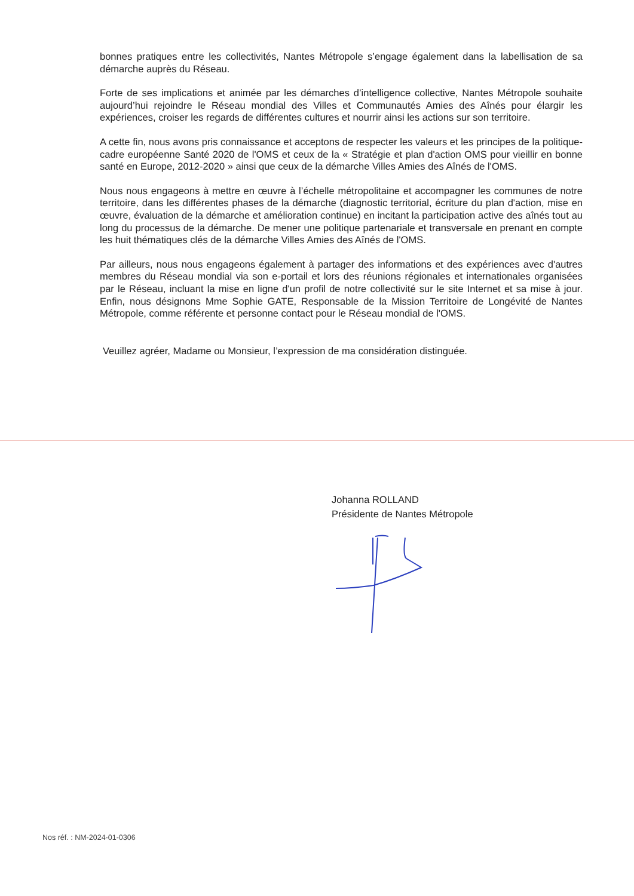bonnes pratiques entre les collectivités, Nantes Métropole s’engage également dans la labellisation de sa démarche auprès du Réseau.
Forte de ses implications et animée par les démarches d’intelligence collective, Nantes Métropole souhaite aujourd’hui rejoindre le Réseau mondial des Villes et Communautés Amies des Aînés pour élargir les expériences, croiser les regards de différentes cultures et nourrir ainsi les actions sur son territoire.
A cette fin, nous avons pris connaissance et acceptons de respecter les valeurs et les principes de la politique-cadre européenne Santé 2020 de l'OMS et ceux de la « Stratégie et plan d'action OMS pour vieillir en bonne santé en Europe, 2012-2020 » ainsi que ceux de la démarche Villes Amies des Aînés de l'OMS.
Nous nous engageons à mettre en œuvre à l’échelle métropolitaine et accompagner les communes de notre territoire, dans les différentes phases de la démarche (diagnostic territorial, écriture du plan d'action, mise en œuvre, évaluation de la démarche et amélioration continue) en incitant la participation active des aînés tout au long du processus de la démarche. De mener une politique partenariale et transversale en prenant en compte les huit thématiques clés de la démarche Villes Amies des Aînés de l'OMS.
Par ailleurs, nous nous engageons également à partager des informations et des expériences avec d'autres membres du Réseau mondial via son e-portail et lors des réunions régionales et internationales organisées par le Réseau, incluant la mise en ligne d'un profil de notre collectivité sur le site Internet et sa mise à jour. Enfin, nous désignons Mme Sophie GATE, Responsable de la Mission Territoire de Longévité de Nantes Métropole, comme référente et personne contact pour le Réseau mondial de l'OMS.
Veuillez agréer, Madame ou Monsieur, l’expression de ma considération distinguée.
Johanna ROLLAND
Présidente de Nantes Métropole
Nos réf. : NM-2024-01-0306